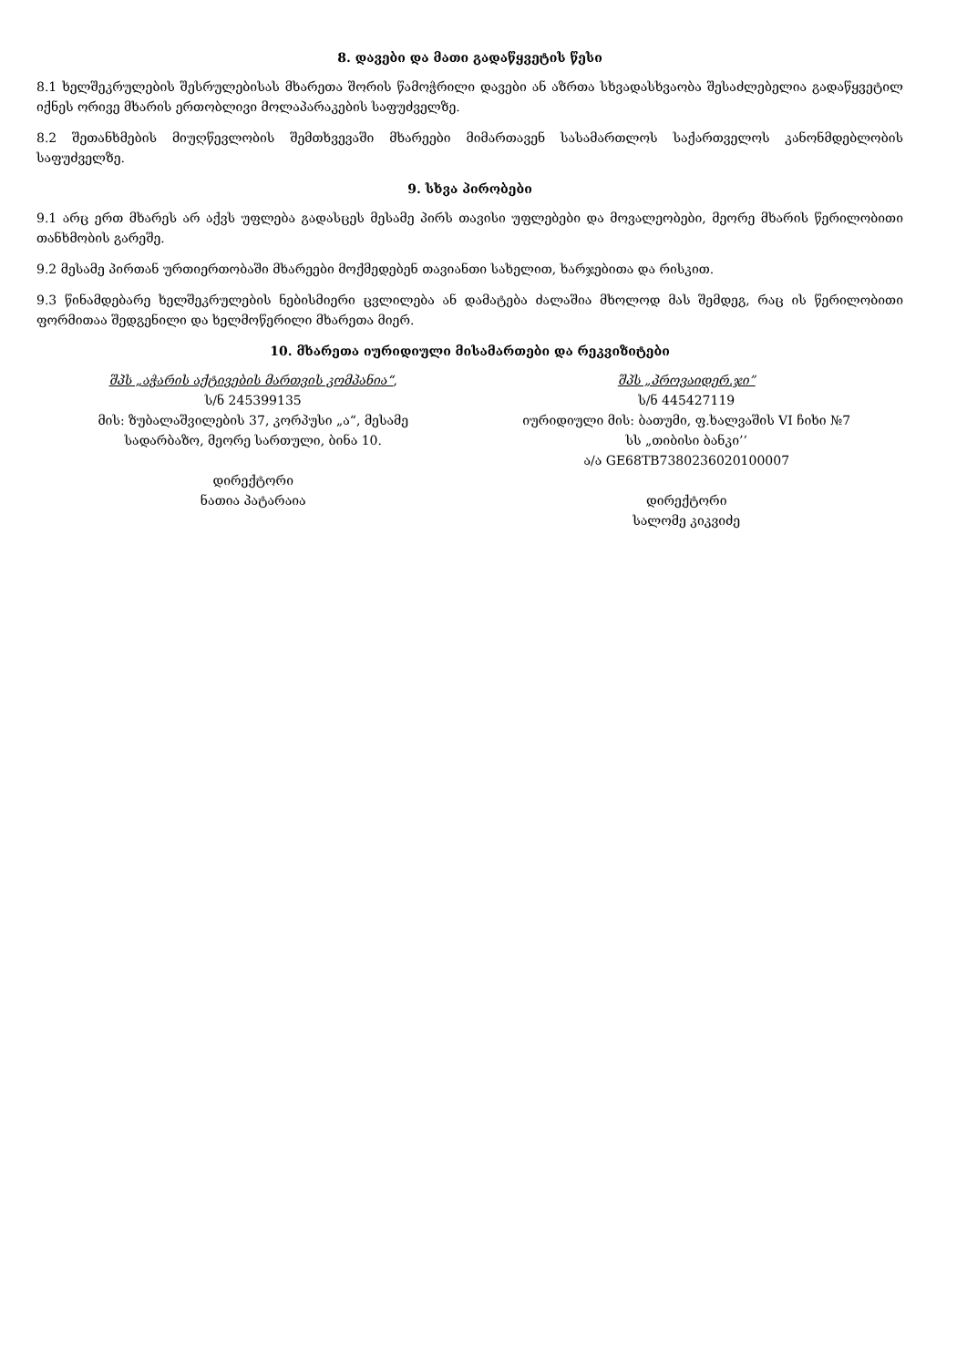8. დავები და მათი გადაწყვეტის წესი
8.1 ხელშეკრულების შესრულებისას მხარეთა შორის წამოჭრილი დავები ან აზრთა სხვადასხვაობა შესაძლებელია გადაწყვეტილ იქნეს ორივე მხარის ერთობლივი მოლაპარაკების საფუძველზე.
8.2 შეთანხმების მიუღწევლობის შემთხვევაში მხარეები მიმართავენ სასამართლოს საქართველოს კანონმდებლობის საფუძველზე.
9. სხვა პირობები
9.1 არც ერთ მხარეს არ აქვს უფლება გადასცეს მესამე პირს თავისი უფლებები და მოვალეობები, მეორე მხარის წერილობითი თანხმობის გარეშე.
9.2 მესამე პირთან ურთიერთობაში მხარეები მოქმედებენ თავიანთი სახელით, ხარჯებითა და რისკით.
9.3 წინამდებარე ხელშეკრულების ნებისმიერი ცვლილება ან დამატება ძალაშია მხოლოდ მას შემდეგ, რაც ის წერილობითი ფორმითაა შედგენილი და ხელმოწერილი მხარეთა მიერ.
10. მხარეთა იურიდიული მისამართები და რეკვიზიტები
შპს „აჭარის აქტივების მართვის კომპანია“,
ს/ნ 245399135
მის: ზუბალაშვილების 37, კორპუსი „ა“, მესამე
სადარბაზო, მეორე სართული, ბინა 10.
დირექტორი
ნათია პატარაია
შპს „პროვაიდერ.ჯი”
ს/ნ 445427119
იურიდიული მის: ბათუმი, ფ.ხალვაშის VI ჩიხი №7
სს „თიბისი ბანკი’’
ა/ა GE68TB7380236020100007
დირექტორი
სალომე კიკვიძე